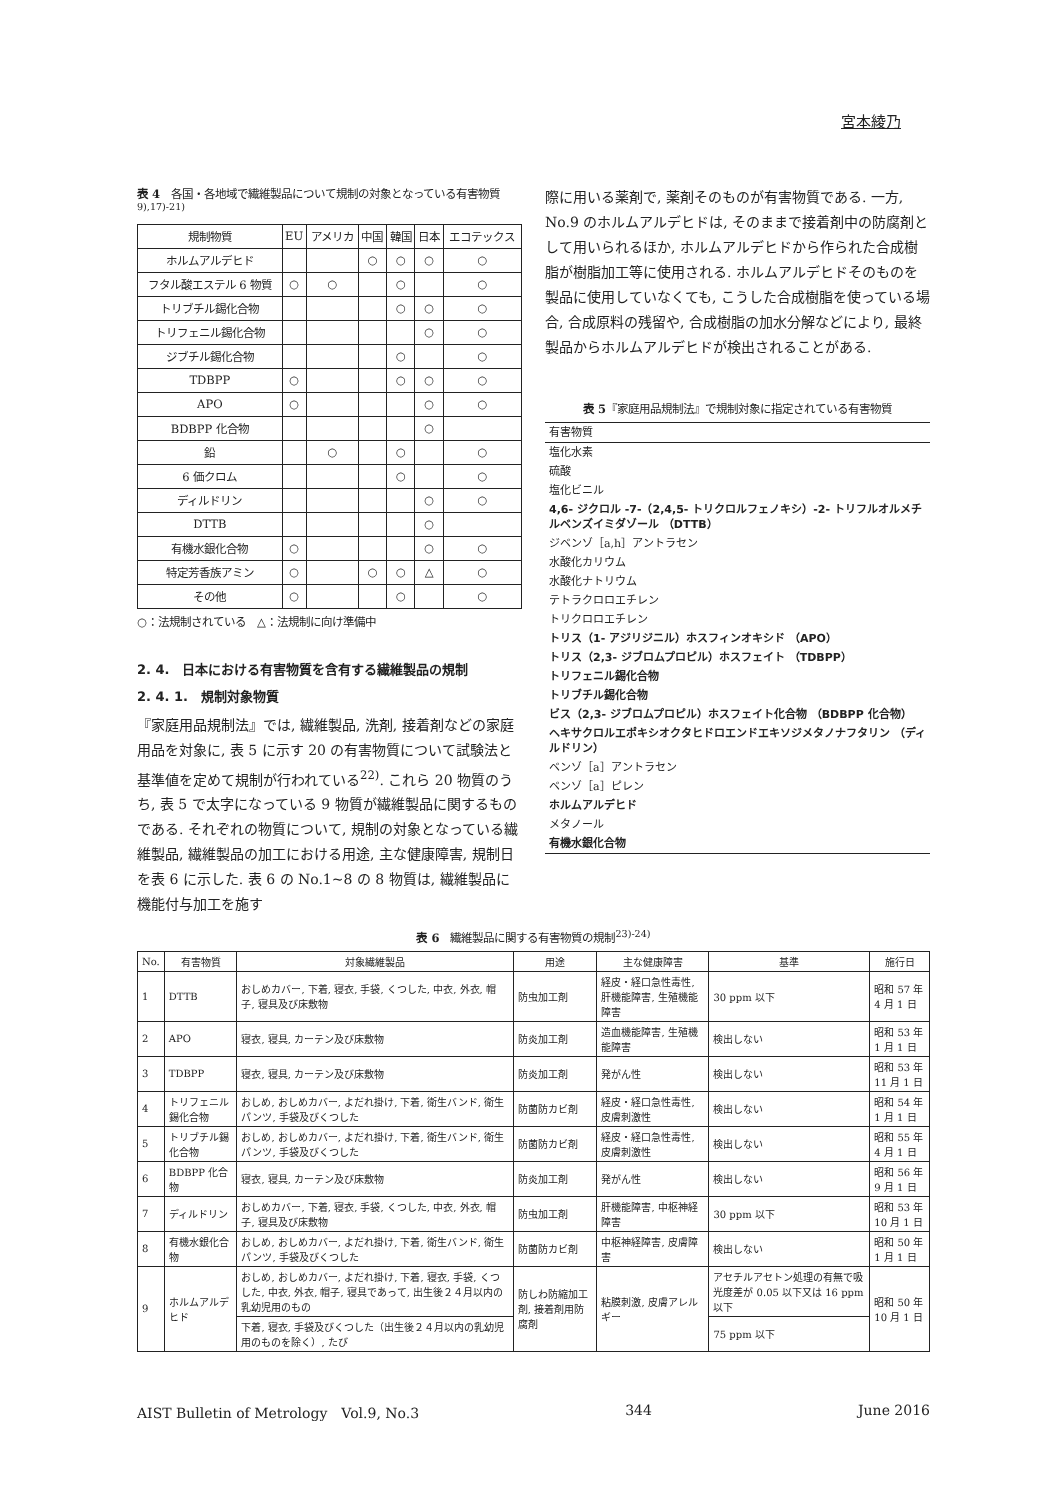宮本綾乃
表 4　各国・各地域で繊維製品について規制の対象となっている有害物質<sup>9),17)-21)</sup>
| 規制物質 | EU | アメリカ | 中国 | 韓国 | 日本 | エコテックス |
| ホルムアルデヒド | | | ○ | ○ | ○ | ○ |
| フタル酸エステル 6 物質 | ○ | ○ | | ○ | | ○ |
| トリブチル錫化合物 | | | | ○ | ○ | ○ |
| トリフェニル錫化合物 | | | | | ○ | ○ |
| ジブチル錫化合物 | | | | ○ | | ○ |
| TDBPP | ○ | | | ○ | ○ | ○ |
| APO | ○ | | | | ○ | ○ |
| BDBPP 化合物 | | | | | ○ | |
| 鉛 | | ○ | | ○ | | ○ |
| 6 価クロム | | | | ○ | | ○ |
| ディルドリン | | | | | ○ | ○ |
| DTTB | | | | | ○ | |
| 有機水銀化合物 | ○ | | | | ○ | ○ |
| 特定芳香族アミン | ○ | | ○ | ○ | △ | ○ |
| その他 | ○ | | | ○ | | ○ |
○：法規制されている　△：法規制に向け準備中
2. 4.　日本における有害物質を含有する繊維製品の規制
2. 4. 1.　規制対象物質
『家庭用品規制法』では, 繊維製品, 洗剤, 接着剤などの家庭用品を対象に, 表 5 に示す 20 の有害物質について試験法と基準値を定めて規制が行われている<sup>22)</sup>. これら 20 物質のうち, 表 5 で太字になっている 9 物質が繊維製品に関するものである. それぞれの物質について, 規制の対象となっている繊維製品, 繊維製品の加工における用途, 主な健康障害, 規制日を表 6 に示した. 表 6 の No.1~8 の 8 物質は, 繊維製品に機能付与加工を施す
際に用いる薬剤で, 薬剤そのものが有害物質である. 一方, No.9 のホルムアルデヒドは, そのままで接着剤中の防腐剤として用いられるほか, ホルムアルデヒドから作られた合成樹脂が樹脂加工等に使用される. ホルムアルデヒドそのものを製品に使用していなくても, こうした合成樹脂を使っている場合, 合成原料の残留や, 合成樹脂の加水分解などにより, 最終製品からホルムアルデヒドが検出されることがある.
表 5『家庭用品規制法』で規制対象に指定されている有害物質
| 有害物質 |
| 塩化水素 |
| 硫酸 |
| 塩化ビニル |
| 4,6- ジクロル -7-（2,4,5- トリクロルフェノキシ）-2- トリフルオルメチルベンズイミダゾール （DTTB） |
| ジベンゾ［a,h］アントラセン |
| 水酸化カリウム |
| 水酸化ナトリウム |
| テトラクロロエチレン |
| トリクロロエチレン |
| トリス（1- アジリジニル）ホスフィンオキシド （APO） |
| トリス（2,3- ジブロムプロピル）ホスフェイト （TDBPP） |
| トリフェニル錫化合物 |
| トリブチル錫化合物 |
| ビス（2,3- ジブロムプロピル）ホスフェイト化合物 （BDBPP 化合物） |
| ヘキサクロルエポキシオクタヒドロエンドエキソジメタノナフタリン （ディルドリン） |
| ベンゾ［a］アントラセン |
| ベンゾ［a］ピレン |
| ホルムアルデヒド |
| メタノール |
| 有機水銀化合物 |
表 6　繊維製品に関する有害物質の規制<sup>23)-24)</sup>
| No. | 有害物質 | 対象繊維製品 | 用途 | 主な健康障害 | 基準 | 施行日 |
| --- | --- | --- | --- | --- | --- | --- |
| 1 | DTTB | おしめカバー, 下着, 寝衣, 手袋, くつした, 中衣, 外衣, 帽子, 寝具及び床敷物 | 防虫加工剤 | 経皮・経口急性毒性, 肝機能障害, 生殖機能障害 | 30 ppm 以下 | 昭和 57 年 4 月 1 日 |
| 2 | APO | 寝衣, 寝具, カーテン及び床敷物 | 防炎加工剤 | 造血機能障害, 生殖機能障害 | 検出しない | 昭和 53 年 1 月 1 日 |
| 3 | TDBPP | 寝衣, 寝具, カーテン及び床敷物 | 防炎加工剤 | 発がん性 | 検出しない | 昭和 53 年 11 月 1 日 |
| 4 | トリフェニル錫化合物 | おしめ, おしめカバー, よだれ掛け, 下着, 衛生バンド, 衛生パンツ, 手袋及びくつした | 防菌防カビ剤 | 経皮・経口急性毒性, 皮膚刺激性 | 検出しない | 昭和 54 年 1 月 1 日 |
| 5 | トリブチル錫化合物 | おしめ, おしめカバー, よだれ掛け, 下着, 衛生バンド, 衛生パンツ, 手袋及びくつした | 防菌防カビ剤 | 経皮・経口急性毒性, 皮膚刺激性 | 検出しない | 昭和 55 年 4 月 1 日 |
| 6 | BDBPP 化合物 | 寝衣, 寝具, カーテン及び床敷物 | 防炎加工剤 | 発がん性 | 検出しない | 昭和 56 年 9 月 1 日 |
| 7 | ディルドリン | おしめカバー, 下着, 寝衣, 手袋, くつした, 中衣, 外衣, 帽子, 寝具及び床敷物 | 防虫加工剤 | 肝機能障害, 中枢神経障害 | 30 ppm 以下 | 昭和 53 年 10 月 1 日 |
| 8 | 有機水銀化合物 | おしめ, おしめカバー, よだれ掛け, 下着, 衛生バンド, 衛生パンツ, 手袋及びくつした | 防菌防カビ剤 | 中枢神経障害, 皮膚障害 | 検出しない | 昭和 50 年 1 月 1 日 |
| 9 | ホルムアルデヒド | おしめ, おしめカバー, よだれ掛け, 下着, 寝衣, 手袋, くつした, 中衣, 外衣, 帽子, 寝具であって, 出生後２４月以内の乳幼児用のもの | 防しわ防縮加工剤, 接着剤用防腐剤 | 粘膜刺激, 皮膚アレルギー | アセチルアセトン処理の有無で吸光度差が 0.05 以下又は 16 ppm 以下 | 昭和 50 年 10 月 1 日 |
| | | 下着, 寝衣, 手袋及びくつした（出生後２４月以内の乳幼児用のものを除く）, たび | | | 75 ppm 以下 | |
AIST Bulletin of Metrology　Vol.9, No.3 344 June 2016